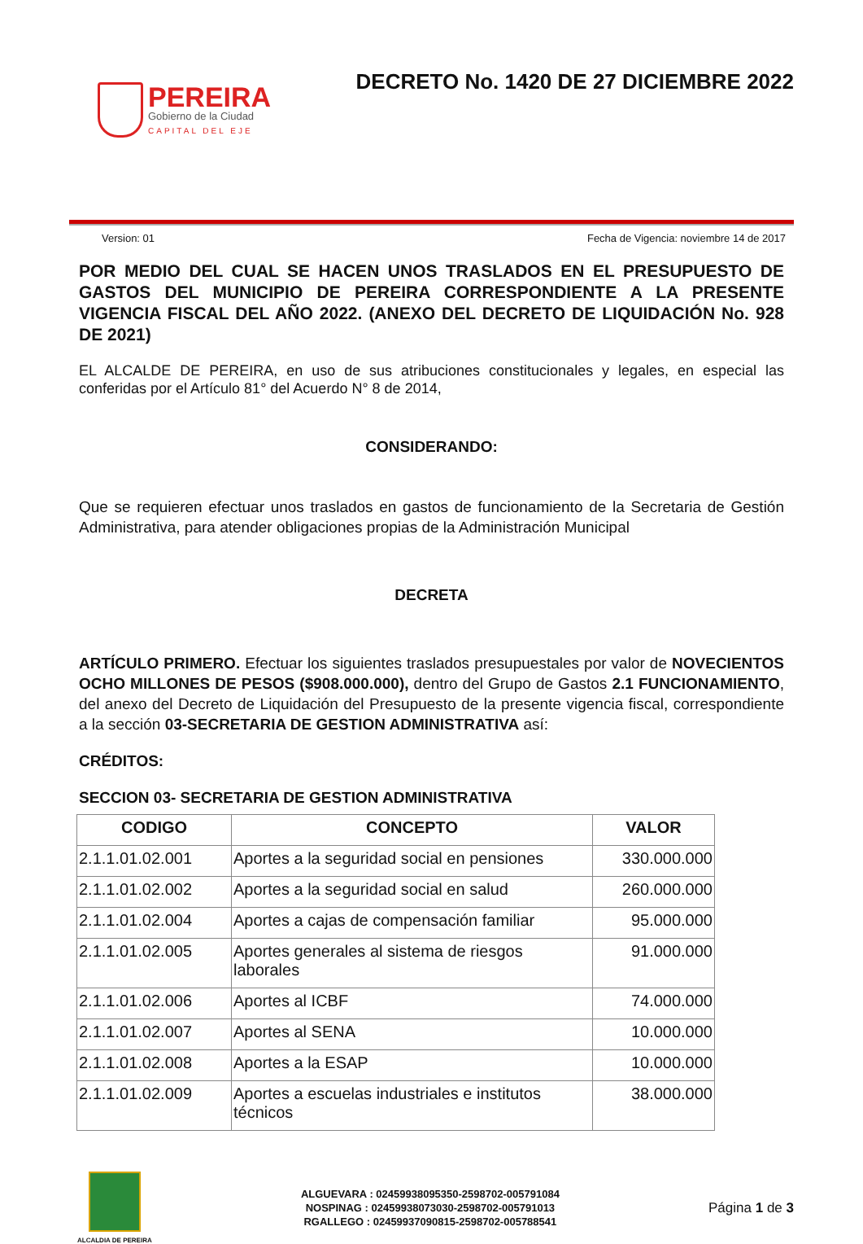PEREIRA
Gobierno de la Ciudad
CAPITAL DEL EJE
DECRETO No. 1420 DE 27 DICIEMBRE 2022
Version: 01 Fecha de Vigencia: noviembre 14 de 2017
POR MEDIO DEL CUAL SE HACEN UNOS TRASLADOS EN EL PRESUPUESTO DE GASTOS DEL MUNICIPIO DE PEREIRA CORRESPONDIENTE A LA PRESENTE VIGENCIA FISCAL DEL AÑO 2022. (ANEXO DEL DECRETO DE LIQUIDACIÓN No. 928 DE 2021)
EL ALCALDE DE PEREIRA, en uso de sus atribuciones constitucionales y legales, en especial las conferidas por el Artículo 81° del Acuerdo N° 8 de 2014,
CONSIDERANDO:
Que se requieren efectuar unos traslados en gastos de funcionamiento de la Secretaria de Gestión Administrativa, para atender obligaciones propias de la Administración Municipal
DECRETA
ARTÍCULO PRIMERO. Efectuar los siguientes traslados presupuestales por valor de NOVECIENTOS OCHO MILLONES DE PESOS ($908.000.000), dentro del Grupo de Gastos 2.1 FUNCIONAMIENTO, del anexo del Decreto de Liquidación del Presupuesto de la presente vigencia fiscal, correspondiente a la sección 03-SECRETARIA DE GESTION ADMINISTRATIVA así:
CRÉDITOS:
SECCION 03- SECRETARIA DE GESTION ADMINISTRATIVA
| CODIGO | CONCEPTO | VALOR |
| --- | --- | --- |
| 2.1.1.01.02.001 | Aportes a la seguridad social en pensiones | 330.000.000 |
| 2.1.1.01.02.002 | Aportes a la seguridad social en salud | 260.000.000 |
| 2.1.1.01.02.004 | Aportes a cajas de compensación familiar | 95.000.000 |
| 2.1.1.01.02.005 | Aportes generales al sistema de riesgos laborales | 91.000.000 |
| 2.1.1.01.02.006 | Aportes al ICBF | 74.000.000 |
| 2.1.1.01.02.007 | Aportes al SENA | 10.000.000 |
| 2.1.1.01.02.008 | Aportes a la ESAP | 10.000.000 |
| 2.1.1.01.02.009 | Aportes a escuelas industriales e institutos técnicos | 38.000.000 |
ALCALDIA DE PEREIRA
ALGUEVARA : 02459938095350-2598702-005791084
NOSPINAG : 02459938073030-2598702-005791013
RGALLEGO : 02459937090815-2598702-005788541
Página 1 de 3